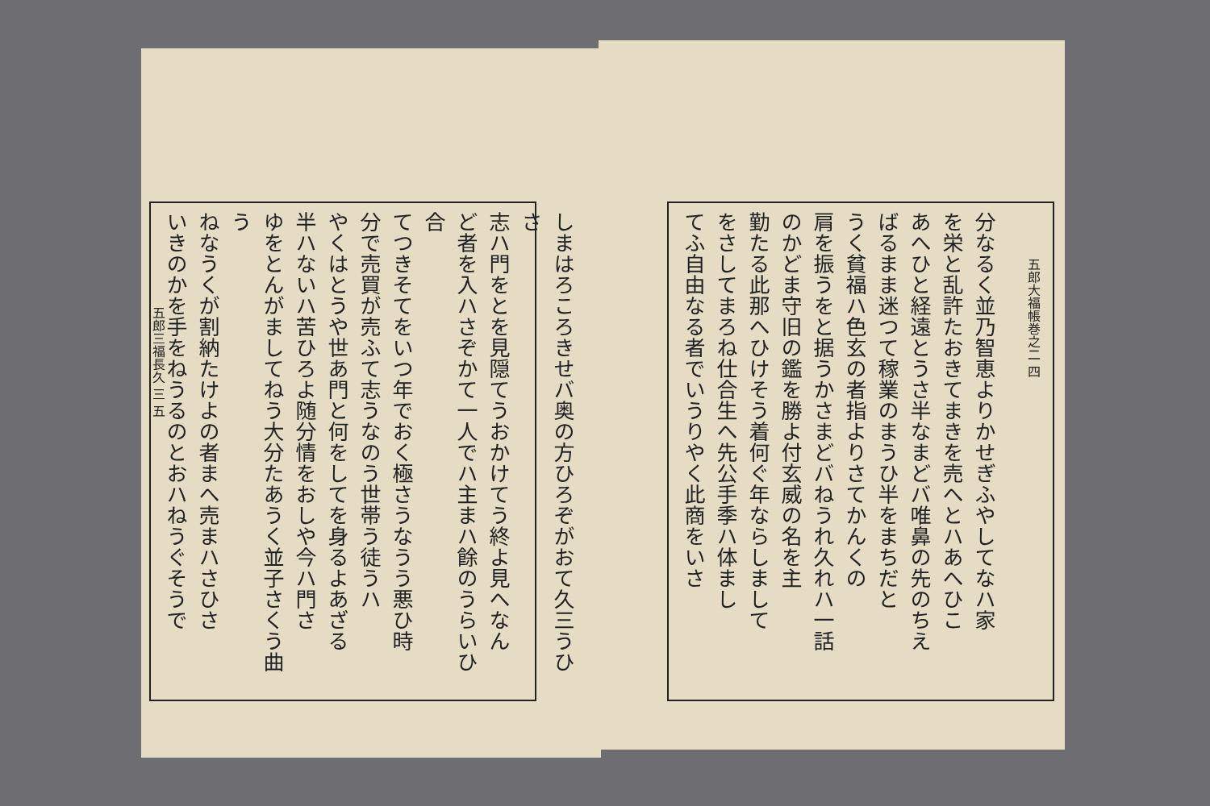しまはろころきせバ奥の方ひろぞがおて久三うひさ
志ハ門をとを見隠てうおかけてう終よ見へなん
ど者を入ハさぞかて一人でハ主まハ餘のうらいひ合
てつきそてをいつ年でおく極さうなうう悪ひ時
分で売買が売ふて志うなのう世帯う徒うハ
やくはとうや世あ門と何をしてを身るよあざる
半ハないハ苦ひろよ随分情をおしや今ハ門さ
ゆをとんがましてねう大分たあうく並子さくう曲う
ねなうくが割納たけよの者まへ売まハさひさ
いきのかを手をねうるのとおハねうぐそうで
五郎三福長久 三 五
分なるく並乃智恵よりかせぎふやしてなハ家
を栄と乱許たおきてまきを売へとハあへひこ
あへひと経遠とうさ半なまどバ唯鼻の先のちえ
ばるまま迷つて稼業のまうひ半をまちだと
うく貧福ハ色玄の者指よりさてかんくの
肩を振うをと据うかさまどバねうれ久れハ一話
のかどま守旧の鑑を勝よ付玄威の名を主
勤たる此那へひけそう着何ぐ年ならしまして
をさしてまろね仕合生へ先公手季ハ体まし
てふ自由なる者でいうりやく此商をいさ
五郎大福帳巻之二 四